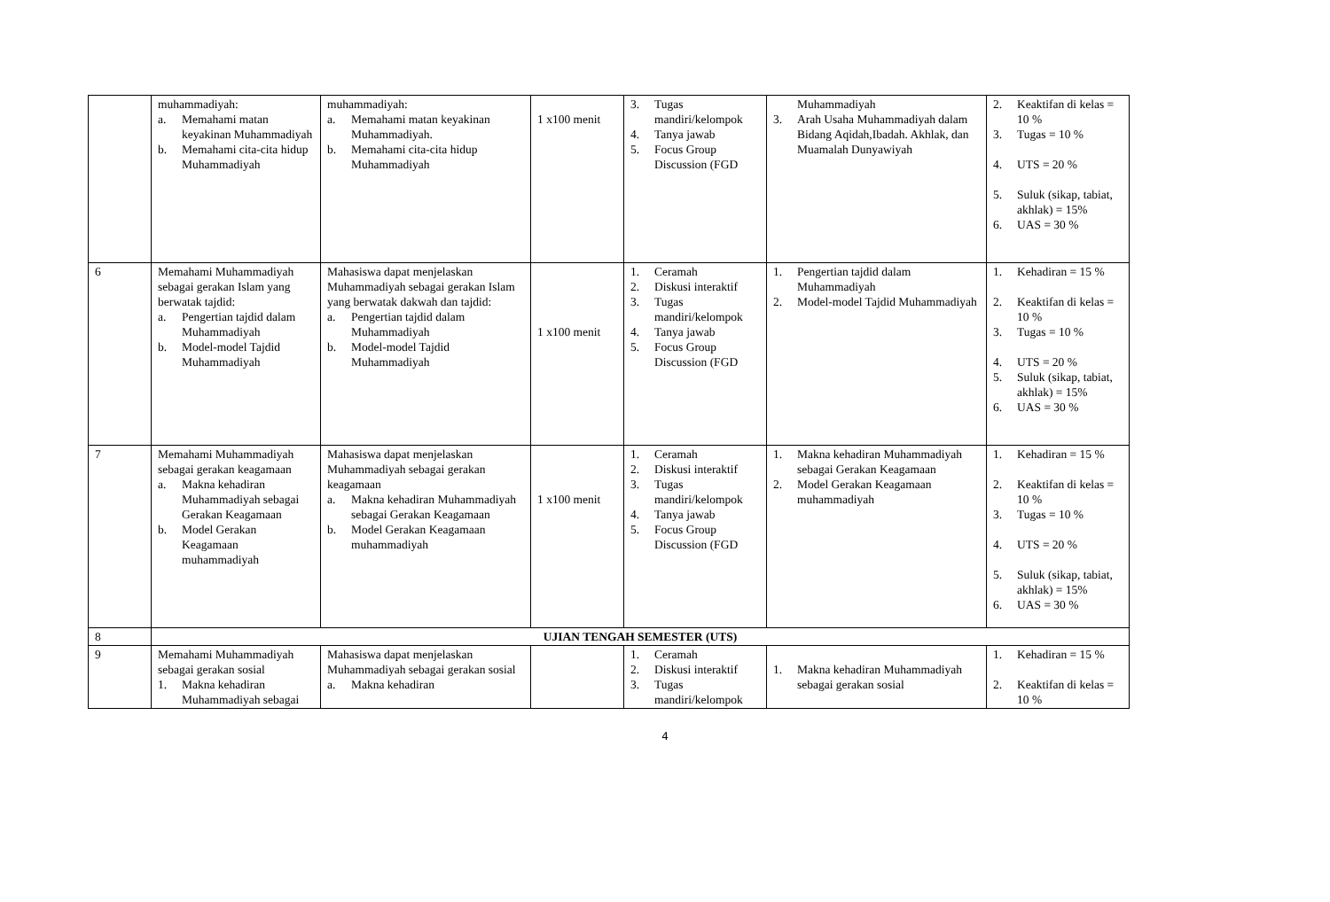| | muhammadiyah: a. Memahami matan keyakinan Muhammadiyah b. Memahami cita-cita hidup Muhammadiyah | muhammadiyah: a. Memahami matan keyakinan Muhammadiyah. b. Memahami cita-cita hidup Muhammadiyah | 1 x100 menit | 3. Tugas mandiri/kelompok 4. Tanya jawab 5. Focus Group Discussion (FGD | Muhammadiyah 3. Arah Usaha Muhammadiyah dalam Bidang Aqidah,Ibadah. Akhlak, dan Muamalah Dunyawiyah | 2. Keaktifan di kelas = 10 % 3. Tugas = 10 % 4. UTS = 20 % 5. Suluk (sikap, tabiat, akhlak) = 15% 6. UAS = 30 % |
| 6 | Memahami Muhammadiyah sebagai gerakan Islam yang berwatak tajdid: a. Pengertian tajdid dalam Muhammadiyah b. Model-model Tajdid Muhammadiyah | Mahasiswa dapat menjelaskan Muhammadiyah sebagai gerakan Islam yang berwatak dakwah dan tajdid: a. Pengertian tajdid dalam Muhammadiyah b. Model-model Tajdid Muhammadiyah | 1 x100 menit | 1. Ceramah 2. Diskusi interaktif 3. Tugas mandiri/kelompok 4. Tanya jawab 5. Focus Group Discussion (FGD | 1. Pengertian tajdid dalam Muhammadiyah 2. Model-model Tajdid Muhammadiyah | 1. Kehadiran = 15 % 2. Keaktifan di kelas = 10 % 3. Tugas = 10 % 4. UTS = 20 % 5. Suluk (sikap, tabiat, akhlak) = 15% 6. UAS = 30 % |
| 7 | Memahami Muhammadiyah sebagai gerakan keagamaan a. Makna kehadiran Muhammadiyah sebagai Gerakan Keagamaan b. Model Gerakan Keagamaan muhammadiyah | Mahasiswa dapat menjelaskan Muhammadiyah sebagai gerakan keagamaan a. Makna kehadiran Muhammadiyah sebagai Gerakan Keagamaan b. Model Gerakan Keagamaan muhammadiyah | 1 x100 menit | 1. Ceramah 2. Diskusi interaktif 3. Tugas mandiri/kelompok 4. Tanya jawab 5. Focus Group Discussion (FGD | 1. Makna kehadiran Muhammadiyah sebagai Gerakan Keagamaan 2. Model Gerakan Keagamaan muhammadiyah | 1. Kehadiran = 15 % 2. Keaktifan di kelas = 10 % 3. Tugas = 10 % 4. UTS = 20 % 5. Suluk (sikap, tabiat, akhlak) = 15% 6. UAS = 30 % |
| 8 | UJIAN TENGAH SEMESTER (UTS) | | | | | |
| 9 | Memahami Muhammadiyah sebagai gerakan sosial 1. Makna kehadiran Muhammadiyah sebagai | Mahasiswa dapat menjelaskan Muhammadiyah sebagai gerakan sosial a. Makna kehadiran | | 1. Ceramah 2. Diskusi interaktif 3. Tugas mandiri/kelompok | 1. Makna kehadiran Muhammadiyah sebagai gerakan sosial | 1. Kehadiran = 15 % 2. Keaktifan di kelas = 10 % |
4